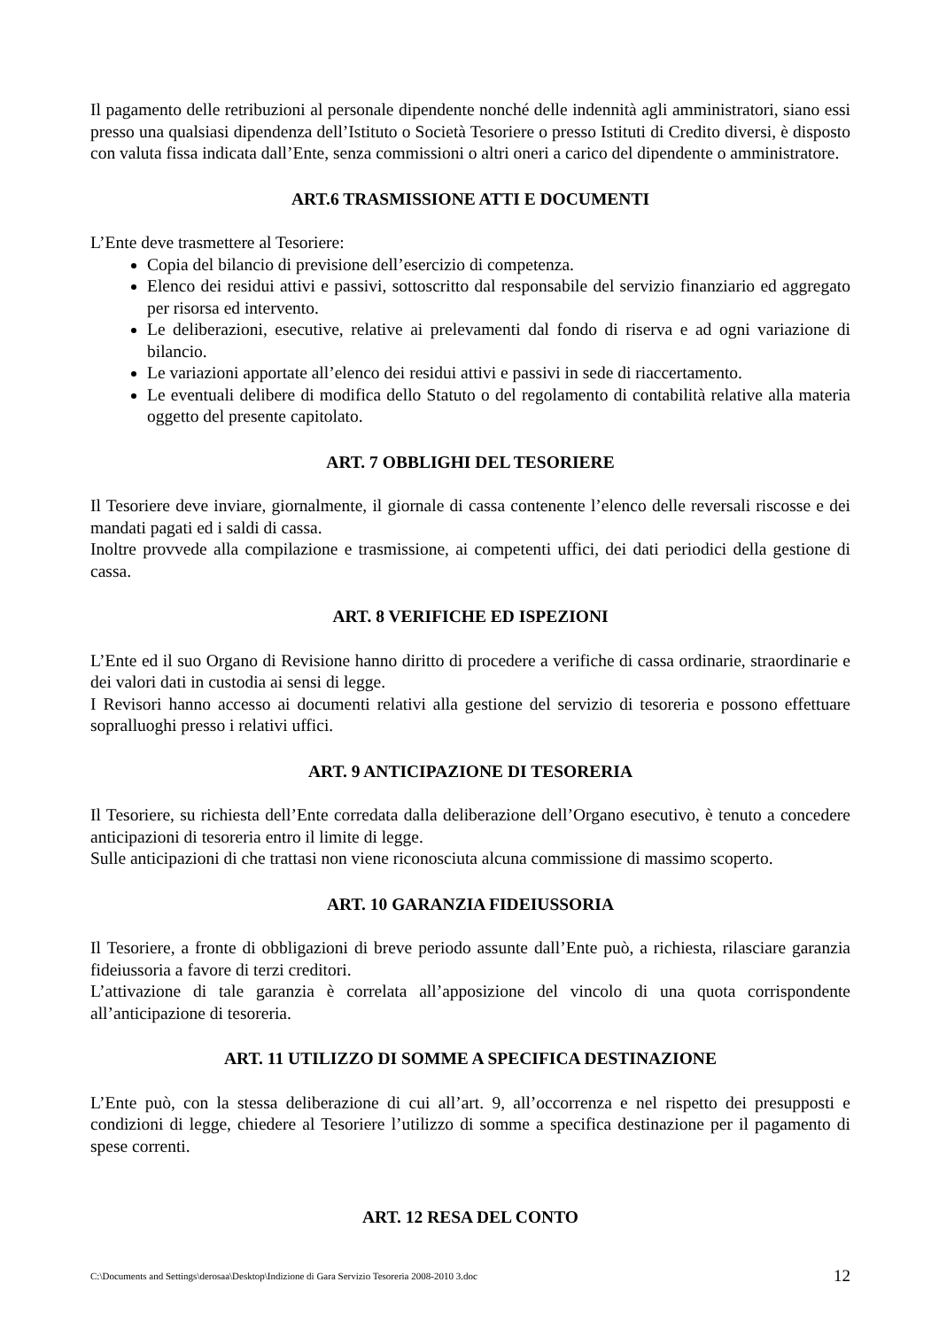Il pagamento delle retribuzioni al personale dipendente nonché delle indennità agli amministratori, siano essi presso una qualsiasi dipendenza dell’Istituto o Società Tesoriere o presso Istituti di Credito diversi, è disposto con valuta fissa indicata dall’Ente, senza commissioni o altri oneri a carico del dipendente o amministratore.
ART.6 TRASMISSIONE ATTI E DOCUMENTI
L’Ente deve trasmettere al Tesoriere:
Copia del bilancio di previsione dell’esercizio di competenza.
Elenco dei residui attivi e passivi, sottoscritto dal responsabile del servizio finanziario ed aggregato per risorsa ed intervento.
Le deliberazioni, esecutive, relative ai prelevamenti dal fondo di riserva e ad ogni variazione di bilancio.
Le variazioni apportate all’elenco dei residui attivi e passivi in sede di riaccertamento.
Le eventuali delibere di modifica dello Statuto o del regolamento di contabilità relative alla materia oggetto del presente capitolato.
ART. 7 OBBLIGHI DEL TESORIERE
Il Tesoriere deve inviare, giornalmente, il giornale di cassa contenente l’elenco delle reversali riscosse e dei mandati pagati ed i saldi di cassa.
Inoltre provvede alla compilazione e trasmissione, ai competenti uffici, dei dati periodici della gestione di cassa.
ART. 8 VERIFICHE ED ISPEZIONI
L’Ente ed il suo Organo di Revisione hanno diritto di procedere a verifiche di cassa ordinarie, straordinarie e dei valori dati in custodia ai sensi di legge.
I Revisori hanno accesso ai documenti relativi alla gestione del servizio di tesoreria e possono effettuare sopralluoghi presso i relativi uffici.
ART. 9 ANTICIPAZIONE DI TESORERIA
Il Tesoriere, su richiesta dell’Ente corredata dalla deliberazione dell’Organo esecutivo, è tenuto a concedere anticipazioni di tesoreria entro il limite di legge.
Sulle anticipazioni di che trattasi non viene riconosciuta alcuna commissione di massimo scoperto.
ART. 10 GARANZIA FIDEIUSSORIA
Il Tesoriere, a fronte di obbligazioni di breve periodo assunte dall’Ente può, a richiesta, rilasciare garanzia fideiussoria a favore di terzi creditori.
L’attivazione di tale garanzia è correlata all’apposizione del vincolo di una quota corrispondente all’anticipazione di tesoreria.
ART. 11 UTILIZZO DI SOMME A SPECIFICA DESTINAZIONE
L’Ente può, con la stessa deliberazione di cui all’art. 9, all’occorrenza e nel rispetto dei presupposti e condizioni di legge, chiedere al Tesoriere l’utilizzo di somme a specifica destinazione per il pagamento di spese correnti.
ART. 12 RESA DEL CONTO
C:\Documents and Settings\derosaa\Desktop\Indizione di Gara Servizio Tesoreria 2008-2010 3.doc 12